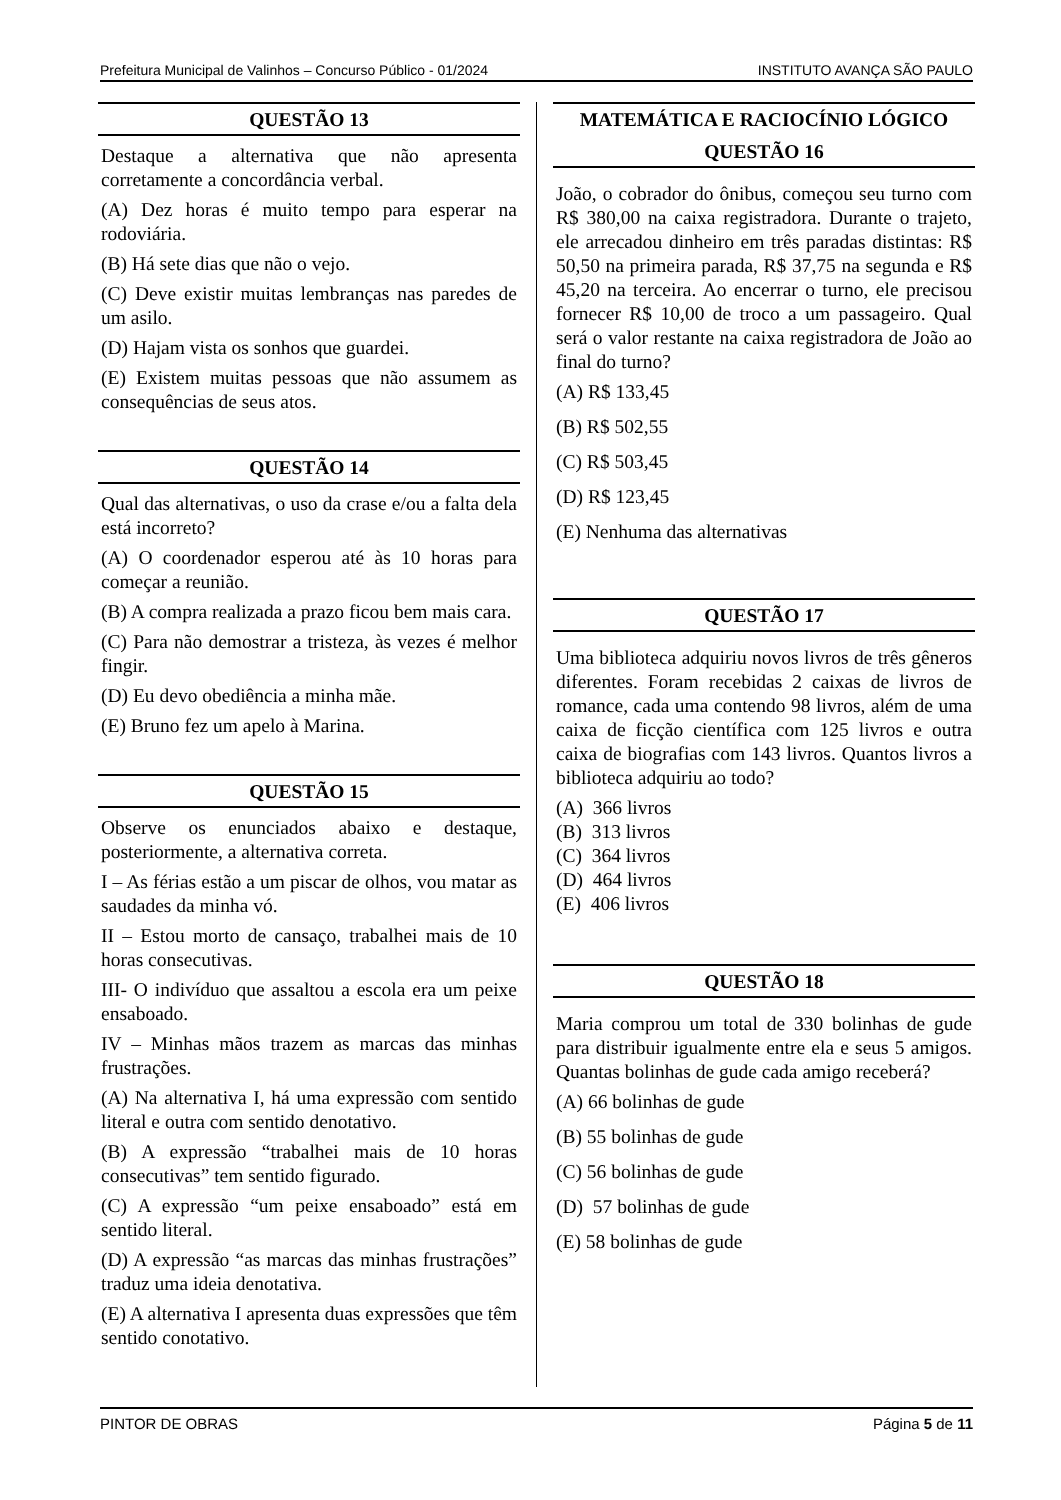Prefeitura Municipal de Valinhos – Concurso Público - 01/2024 INSTITUTO AVANÇA SÃO PAULO
QUESTÃO 13
Destaque a alternativa que não apresenta corretamente a concordância verbal.
(A) Dez horas é muito tempo para esperar na rodoviária.
(B) Há sete dias que não o vejo.
(C) Deve existir muitas lembranças nas paredes de um asilo.
(D) Hajam vista os sonhos que guardei.
(E) Existem muitas pessoas que não assumem as consequências de seus atos.
QUESTÃO 14
Qual das alternativas, o uso da crase e/ou a falta dela está incorreto?
(A) O coordenador esperou até às 10 horas para começar a reunião.
(B) A compra realizada a prazo ficou bem mais cara.
(C) Para não demostrar a tristeza, às vezes é melhor fingir.
(D) Eu devo obediência a minha mãe.
(E) Bruno fez um apelo à Marina.
QUESTÃO 15
Observe os enunciados abaixo e destaque, posteriormente, a alternativa correta.
I – As férias estão a um piscar de olhos, vou matar as saudades da minha vó.
II – Estou morto de cansaço, trabalhei mais de 10 horas consecutivas.
III- O indivíduo que assaltou a escola era um peixe ensaboado.
IV – Minhas mãos trazem as marcas das minhas frustrações.
(A) Na alternativa I, há uma expressão com sentido literal e outra com sentido denotativo.
(B) A expressão “trabalhei mais de 10 horas consecutivas” tem sentido figurado.
(C) A expressão “um peixe ensaboado” está em sentido literal.
(D) A expressão “as marcas das minhas frustrações” traduz uma ideia denotativa.
(E) A alternativa I apresenta duas expressões que têm sentido conotativo.
MATEMÁTICA E RACIOCÍNIO LÓGICO
QUESTÃO 16
João, o cobrador do ônibus, começou seu turno com R$ 380,00 na caixa registradora. Durante o trajeto, ele arrecadou dinheiro em três paradas distintas: R$ 50,50 na primeira parada, R$ 37,75 na segunda e R$ 45,20 na terceira. Ao encerrar o turno, ele precisou fornecer R$ 10,00 de troco a um passageiro. Qual será o valor restante na caixa registradora de João ao final do turno?
(A) R$ 133,45
(B) R$ 502,55
(C) R$ 503,45
(D) R$ 123,45
(E) Nenhuma das alternativas
QUESTÃO 17
Uma biblioteca adquiriu novos livros de três gêneros diferentes. Foram recebidas 2 caixas de livros de romance, cada uma contendo 98 livros, além de uma caixa de ficção científica com 125 livros e outra caixa de biografias com 143 livros. Quantos livros a biblioteca adquiriu ao todo?
(A) 366 livros
(B) 313 livros
(C) 364 livros
(D) 464 livros
(E) 406 livros
QUESTÃO 18
Maria comprou um total de 330 bolinhas de gude para distribuir igualmente entre ela e seus 5 amigos. Quantas bolinhas de gude cada amigo receberá?
(A) 66 bolinhas de gude
(B) 55 bolinhas de gude
(C) 56 bolinhas de gude
(D) 57 bolinhas de gude
(E) 58 bolinhas de gude
PINTOR DE OBRAS Página 5 de 11